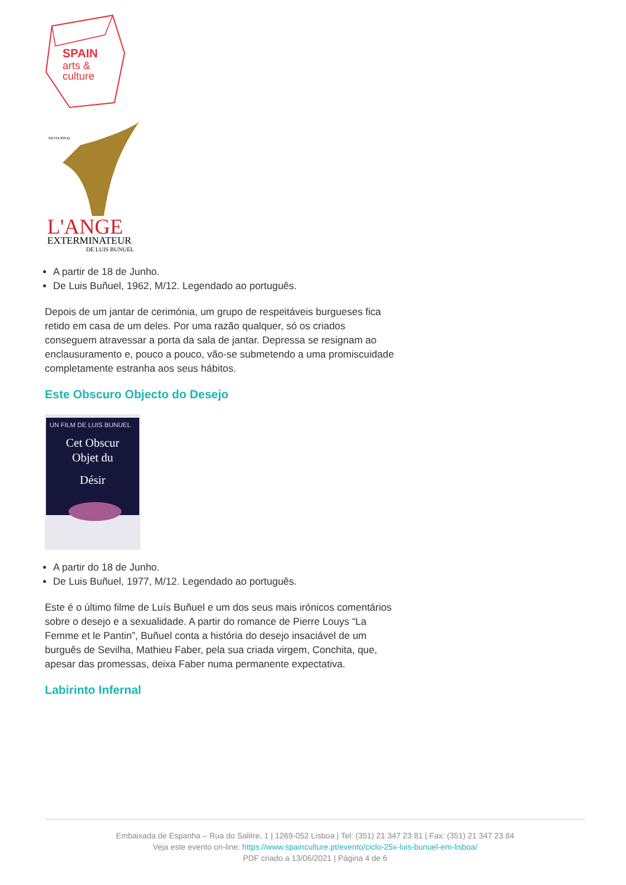SPAIN
arts &
culture
SILVIA PINAL
L'ANGE
EXTERMINATEUR
DE LUIS BUNUEL
A partir de 18 de Junho.
De Luis Buñuel, 1962, M/12. Legendado ao português.
Depois de um jantar de cerimónia, um grupo de respeitáveis burgueses fica retido em casa de um deles. Por uma razão qualquer, só os criados conseguem atravessar a porta da sala de jantar. Depressa se resignam ao enclausuramento e, pouco a pouco, vão-se submetendo a uma promiscuidade completamente estranha aos seus hábitos.
Este Obscuro Objecto do Desejo
UN FILM DE LUIS BUNUEL
Cet Obscur
Objet du
Désir
A partir do 18 de Junho.
De Luis Buñuel, 1977, M/12. Legendado ao português.
Este é o último filme de Luís Buñuel e um dos seus mais irónicos comentários sobre o desejo e a sexualidade. A partir do romance de Pierre Louys “La Femme et le Pantin”, Buñuel conta a história do desejo insaciável de um burguês de Sevilha, Mathieu Faber, pela sua criada virgem, Conchita, que, apesar das promessas, deixa Faber numa permanente expectativa.
Labirinto Infernal
Embaixada de Espanha – Rua do Salitre, 1 | 1269-052 Lisboa | Tel: (351) 21 347 23 81 | Fax: (351) 21 347 23 84
Veja este evento on-line: https://www.spainculture.pt/evento/ciclo-25x-luis-bunuel-em-lisboa/
PDF criado a 13/06/2021 | Página 4 de 6